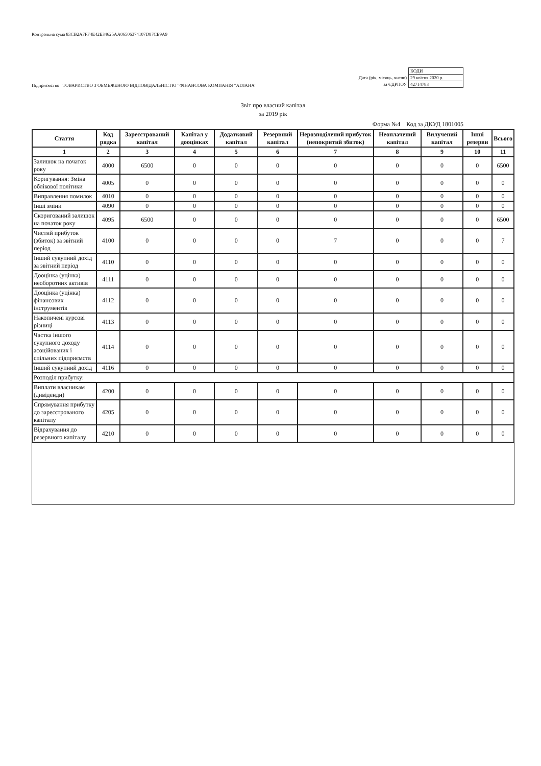Контрольна сума 83CB2A7FF4E42E34625AA06506374107D87CE9A9
Підприємство ТОВАРИСТВО З ОБМЕЖЕНОЮ ВІДПОВІДАЛЬНІСТЮ "ФІНАНСОВА КОМПАНІЯ "АТЛАНА"
| | КОДИ |
| Дата (рік, місяць, число) | 29 квітня 2020 р. |
| за ЄДРПОУ | 42714783 |
Звіт про власний капітал
за 2019 рік
Форма №4 Код за ДКУД 1801005
| Стаття | Код рядка | Зареєстрований капітал | Капітал у дооцінках | Додатковий капітал | Резервний капітал | Нерозподілений прибуток (непокритий збиток) | Неоплачений капітал | Вилучений капітал | Інші резерви | Всього |
| --- | --- | --- | --- | --- | --- | --- | --- | --- | --- | --- |
| 1 | 2 | 3 | 4 | 5 | 6 | 7 | 8 | 9 | 10 | 11 |
| Залишок на початок року | 4000 | 6500 | 0 | 0 | 0 | 0 | 0 | 0 | 0 | 6500 |
| Коригування: Зміна облікової політики | 4005 | 0 | 0 | 0 | 0 | 0 | 0 | 0 | 0 | 0 |
| Виправлення помилок | 4010 | 0 | 0 | 0 | 0 | 0 | 0 | 0 | 0 | 0 |
| Інші зміни | 4090 | 0 | 0 | 0 | 0 | 0 | 0 | 0 | 0 | 0 |
| Скоригований залишок на початок року | 4095 | 6500 | 0 | 0 | 0 | 0 | 0 | 0 | 0 | 6500 |
| Чистий прибуток (збиток) за звітний період | 4100 | 0 | 0 | 0 | 0 | 7 | 0 | 0 | 0 | 7 |
| Інший сукупний дохід за звітний період | 4110 | 0 | 0 | 0 | 0 | 0 | 0 | 0 | 0 | 0 |
| Дооцінка (уцінка) необоротних активів | 4111 | 0 | 0 | 0 | 0 | 0 | 0 | 0 | 0 | 0 |
| Дооцінка (уцінка) фінансових інструментів | 4112 | 0 | 0 | 0 | 0 | 0 | 0 | 0 | 0 | 0 |
| Накопичені курсові різниці | 4113 | 0 | 0 | 0 | 0 | 0 | 0 | 0 | 0 | 0 |
| Частка іншого сукупного доходу асоційованих і спільних підприємств | 4114 | 0 | 0 | 0 | 0 | 0 | 0 | 0 | 0 | 0 |
| Інший сукупний дохід | 4116 | 0 | 0 | 0 | 0 | 0 | 0 | 0 | 0 | 0 |
| Розподіл прибутку: | | | | | | | | | | |
| Виплати власникам (дивіденди) | 4200 | 0 | 0 | 0 | 0 | 0 | 0 | 0 | 0 | 0 |
| Спрямування прибутку до зареєстрованого капіталу | 4205 | 0 | 0 | 0 | 0 | 0 | 0 | 0 | 0 | 0 |
| Відрахування до резервного капіталу | 4210 | 0 | 0 | 0 | 0 | 0 | 0 | 0 | 0 | 0 |